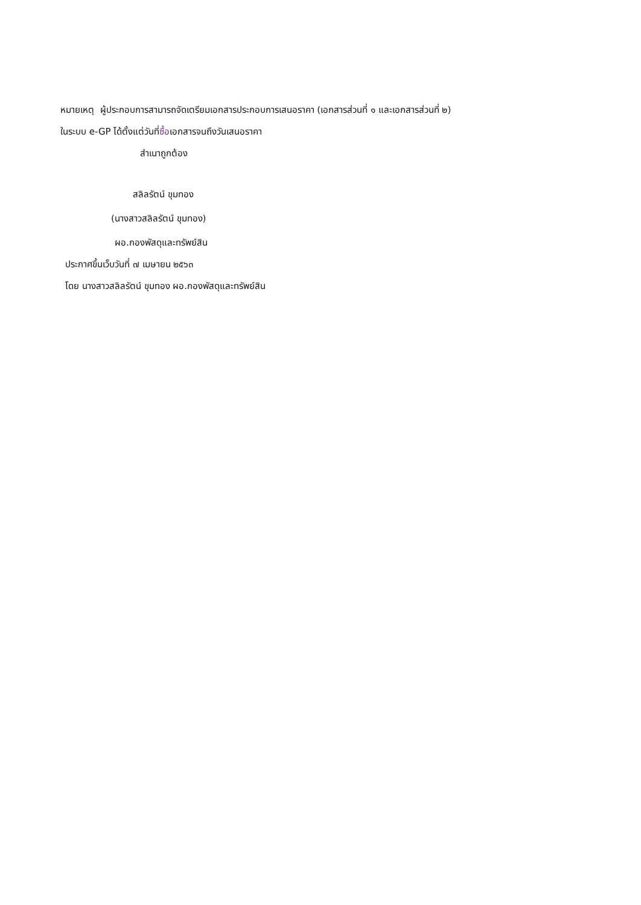หมายเหตุ ผู้ประกอบการสามารถจัดเตรียมเอกสารประกอบการเสนอราคา (เอกสารส่วนที่ ๑ และเอกสารส่วนที่ ๒)
ในระบบ e-GP ได้ตั้งแต่วันที่ซื้อเอกสารจนถึงวันเสนอราคา
สำเนาถูกต้อง
สลิลรัตน์ ขุมทอง
(นางสาวสลิลรัตน์ ขุมทอง)
ผอ.กองพัสดุและทรัพย์สิน
ประกาศขึ้นเว็บวันที่ ๗ เมษายน ๒๕๖๓
โดย นางสาวสลิลรัตน์ ขุมทอง ผอ.กองพัสดุและทรัพย์สิน